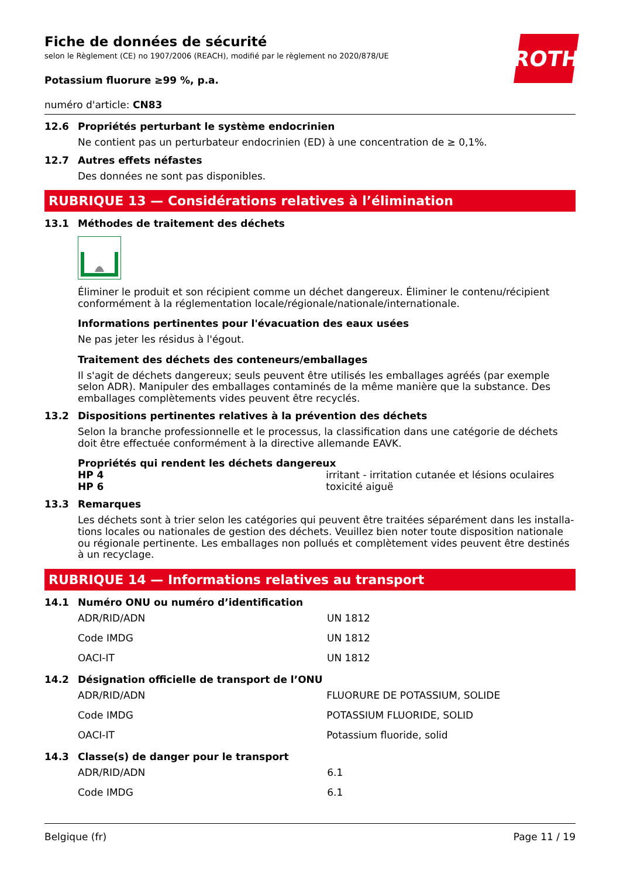Fiche de données de sécurité
selon le Règlement (CE) no 1907/2006 (REACH), modifié par le règlement no 2020/878/UE
ROTH
Potassium fluorure ≥99 %, p.a.
numéro d'article: CN83
12.6 Propriétés perturbant le système endocrinien
Ne contient pas un perturbateur endocrinien (ED) à une concentration de ≥ 0,1%.
12.7 Autres effets néfastes
Des données ne sont pas disponibles.
RUBRIQUE 13 — Considérations relatives à l’élimination
13.1 Méthodes de traitement des déchets
Éliminer le produit et son récipient comme un déchet dangereux. Éliminer le contenu/récipient conformément à la réglementation locale/régionale/nationale/internationale.
Informations pertinentes pour l'évacuation des eaux usées
Ne pas jeter les résidus à l'égout.
Traitement des déchets des conteneurs/emballages
Il s'agit de déchets dangereux; seuls peuvent être utilisés les emballages agréés (par exemple selon ADR). Manipuler des emballages contaminés de la même manière que la substance. Des emballages complètements vides peuvent être recyclés.
13.2 Dispositions pertinentes relatives à la prévention des déchets
Selon la branche professionnelle et le processus, la classification dans une catégorie de déchets doit être effectuée conformément à la directive allemande EAVK.
Propriétés qui rendent les déchets dangereux
| HP 4 | irritant - irritation cutanée et lésions oculaires |
| HP 6 | toxicité aiguë |
13.3 Remarques
Les déchets sont à trier selon les catégories qui peuvent être traitées séparément dans les installa-tions locales ou nationales de gestion des déchets. Veuillez bien noter toute disposition nationale ou régionale pertinente. Les emballages non pollués et complètement vides peuvent être destinés à un recyclage.
RUBRIQUE 14 — Informations relatives au transport
14.1 Numéro ONU ou numéro d’identification
| ADR/RID/ADN | UN 1812 |
| Code IMDG | UN 1812 |
| OACI-IT | UN 1812 |
14.2 Désignation officielle de transport de l’ONU
| ADR/RID/ADN | FLUORURE DE POTASSIUM, SOLIDE |
| Code IMDG | POTASSIUM FLUORIDE, SOLID |
| OACI-IT | Potassium fluoride, solid |
14.3 Classe(s) de danger pour le transport
| ADR/RID/ADN | 6.1 |
| Code IMDG | 6.1 |
Belgique (fr) Page 11 / 19